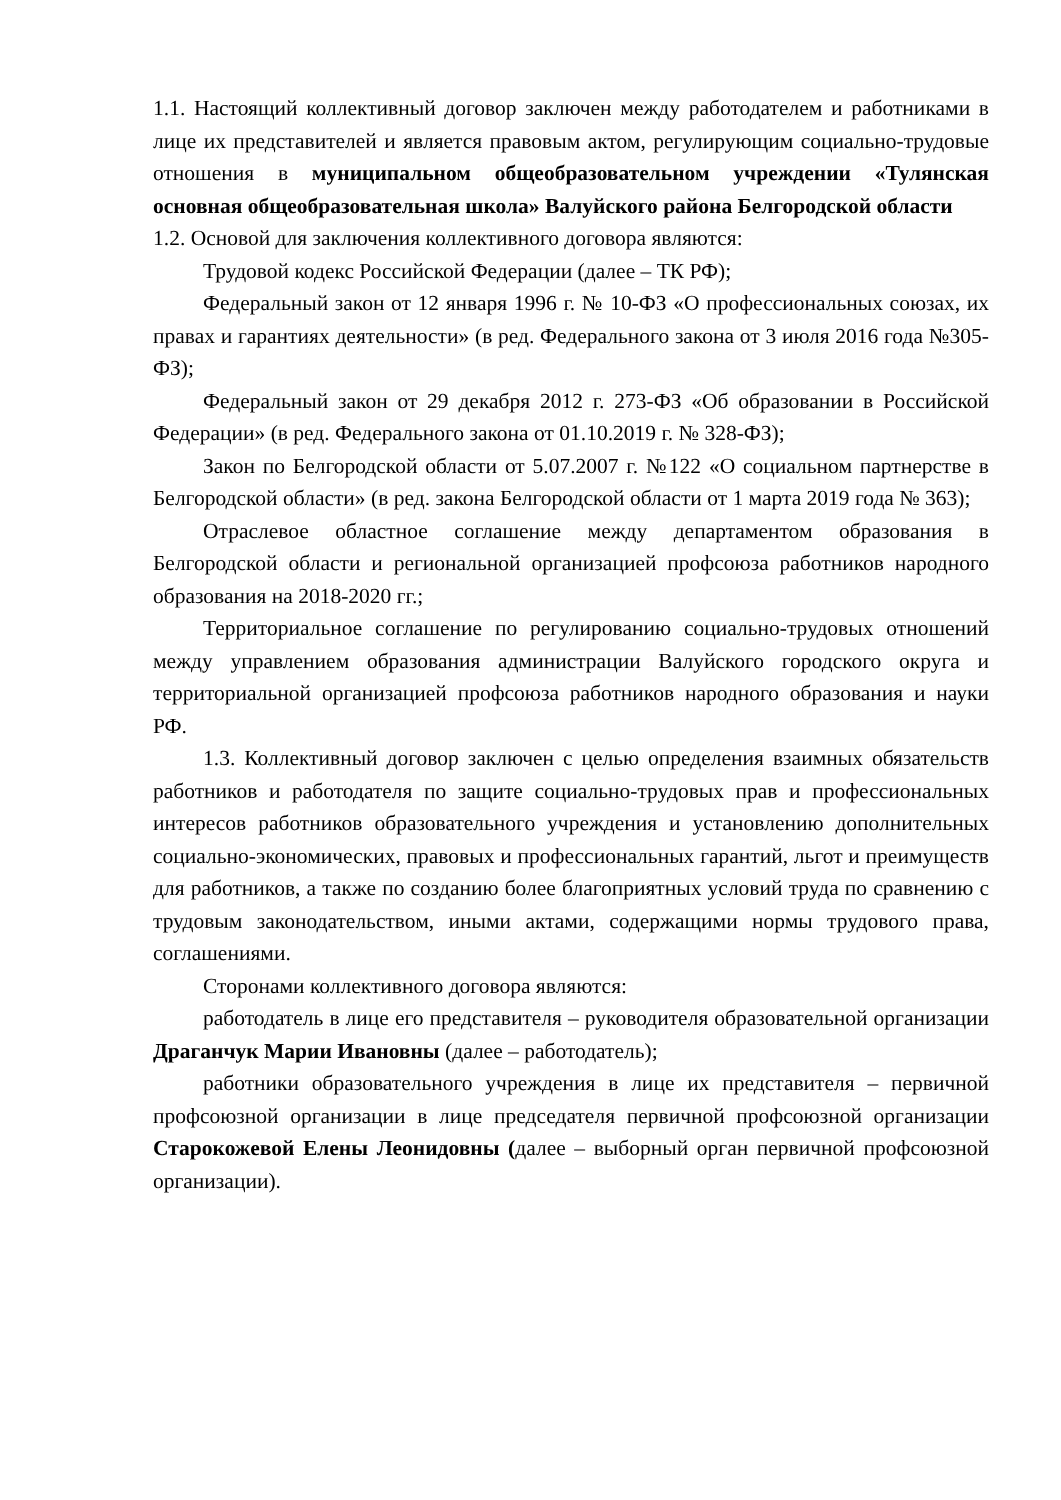1.1. Настоящий коллективный договор заключен между работодателем и работниками в лице их представителей и является правовым актом, регулирующим социально-трудовые отношения в муниципальном общеобразовательном учреждении «Тулянская основная общеобразовательная школа» Валуйского района Белгородской области
1.2. Основой для заключения коллективного договора являются:
Трудовой кодекс Российской Федерации (далее – ТК РФ);
Федеральный закон от 12 января 1996 г. № 10-ФЗ «О профессиональных союзах, их правах и гарантиях деятельности» (в ред. Федерального закона от 3 июля 2016 года №305-ФЗ);
Федеральный закон от 29 декабря 2012 г. 273-ФЗ «Об образовании в Российской Федерации» (в ред. Федерального закона от 01.10.2019 г. № 328-ФЗ);
Закон по Белгородской области от 5.07.2007 г. №122 «О социальном партнерстве в Белгородской области» (в ред. закона Белгородской области от 1 марта 2019 года № 363);
Отраслевое областное соглашение между департаментом образования в Белгородской области и региональной организацией профсоюза работников народного образования на 2018-2020 гг.;
Территориальное соглашение по регулированию социально-трудовых отношений между управлением образования администрации Валуйского городского округа и территориальной организацией профсоюза работников народного образования и науки РФ.
1.3. Коллективный договор заключен с целью определения взаимных обязательств работников и работодателя по защите социально-трудовых прав и профессиональных интересов работников образовательного учреждения и установлению дополнительных социально-экономических, правовых и профессиональных гарантий, льгот и преимуществ для работников, а также по созданию более благоприятных условий труда по сравнению с трудовым законодательством, иными актами, содержащими нормы трудового права, соглашениями.
Сторонами коллективного договора являются:
работодатель в лице его представителя – руководителя образовательной организации Драганчук Марии Ивановны (далее – работодатель);
работники образовательного учреждения в лице их представителя – первичной профсоюзной организации в лице председателя первичной профсоюзной организации Старокожевой Елены Леонидовны (далее – выборный орган первичной профсоюзной организации).